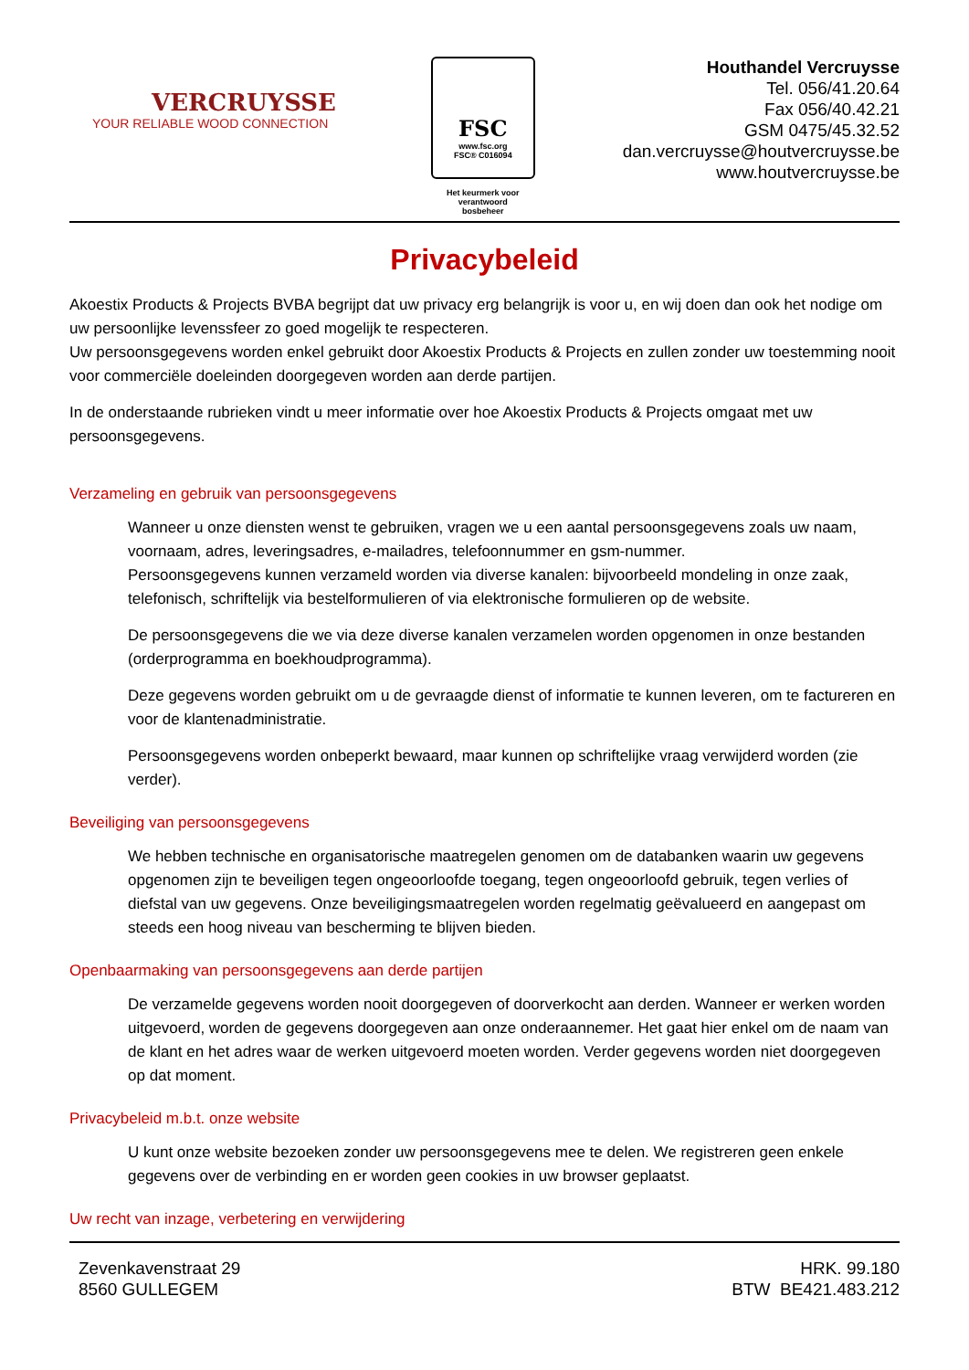VERCRUYSSE
YOUR RELIABLE WOOD CONNECTION
FSC
www.fsc.org
FSC® C016094
Het keurmerk voor
verantwoord
bosbeheer
Houthandel Vercruysse
Tel. 056/41.20.64
Fax 056/40.42.21
GSM 0475/45.32.52
dan.vercruysse@houtvercruysse.be
www.houtvercruysse.be
Privacybeleid
Akoestix Products & Projects BVBA begrijpt dat uw privacy erg belangrijk is voor u, en wij doen dan ook het nodige om uw persoonlijke levenssfeer zo goed mogelijk te respecteren.
Uw persoonsgegevens worden enkel gebruikt door Akoestix Products & Projects en zullen zonder uw toestemming nooit voor commerciële doeleinden doorgegeven worden aan derde partijen.
In de onderstaande rubrieken vindt u meer informatie over hoe Akoestix Products & Projects omgaat met uw persoonsgegevens.
Verzameling en gebruik van persoonsgegevens
Wanneer u onze diensten wenst te gebruiken, vragen we u een aantal persoonsgegevens zoals uw naam, voornaam, adres, leveringsadres, e-mailadres, telefoonnummer en gsm-nummer.
Persoonsgegevens kunnen verzameld worden via diverse kanalen: bijvoorbeeld mondeling in onze zaak, telefonisch, schriftelijk via bestelformulieren of via elektronische formulieren op de website.
De persoonsgegevens die we via deze diverse kanalen verzamelen worden opgenomen in onze bestanden (orderprogramma en boekhoudprogramma).
Deze gegevens worden gebruikt om u de gevraagde dienst of informatie te kunnen leveren, om te factureren en voor de klantenadministratie.
Persoonsgegevens worden onbeperkt bewaard, maar kunnen op schriftelijke vraag verwijderd worden (zie verder).
Beveiliging van persoonsgegevens
We hebben technische en organisatorische maatregelen genomen om de databanken waarin uw gegevens opgenomen zijn te beveiligen tegen ongeoorloofde toegang, tegen ongeoorloofd gebruik, tegen verlies of diefstal van uw gegevens. Onze beveiligingsmaatregelen worden regelmatig geëvalueerd en aangepast om steeds een hoog niveau van bescherming te blijven bieden.
Openbaarmaking van persoonsgegevens aan derde partijen
De verzamelde gegevens worden nooit doorgegeven of doorverkocht aan derden. Wanneer er werken worden uitgevoerd, worden de gegevens doorgegeven aan onze onderaannemer. Het gaat hier enkel om de naam van de klant en het adres waar de werken uitgevoerd moeten worden. Verder gegevens worden niet doorgegeven op dat moment.
Privacybeleid m.b.t. onze website
U kunt onze website bezoeken zonder uw persoonsgegevens mee te delen. We registreren geen enkele gegevens over de verbinding en er worden geen cookies in uw browser geplaatst.
Uw recht van inzage, verbetering en verwijdering
Zevenkavenstraat 29
8560 GULLEGEM
HRK. 99.180
BTW BE421.483.212